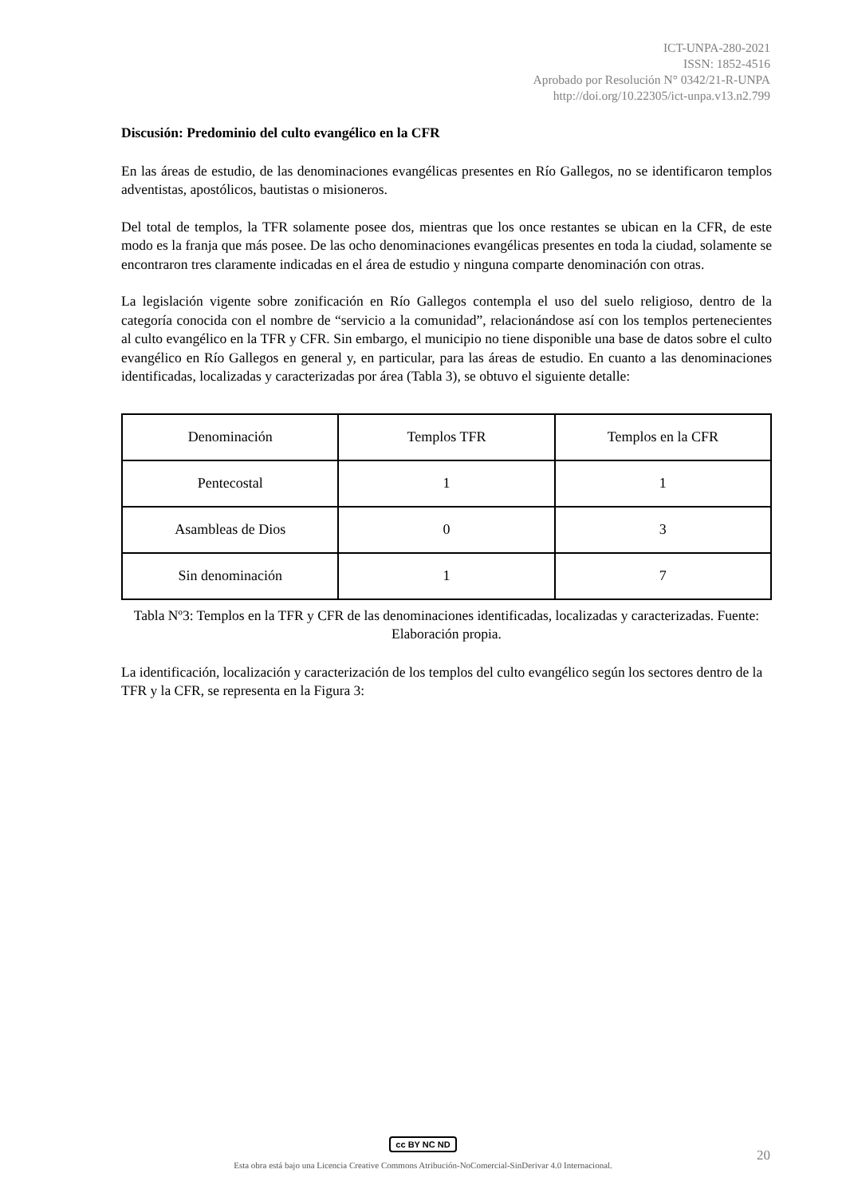ICT-UNPA-280-2021
ISSN: 1852-4516
Aprobado por Resolución N° 0342/21-R-UNPA
http://doi.org/10.22305/ict-unpa.v13.n2.799
Discusión: Predominio del culto evangélico en la CFR
En las áreas de estudio, de las denominaciones evangélicas presentes en Río Gallegos, no se identificaron templos adventistas, apostólicos, bautistas o misioneros.
Del total de templos, la TFR solamente posee dos, mientras que los once restantes se ubican en la CFR, de este modo es la franja que más posee. De las ocho denominaciones evangélicas presentes en toda la ciudad, solamente se encontraron tres claramente indicadas en el área de estudio y ninguna comparte denominación con otras.
La legislación vigente sobre zonificación en Río Gallegos contempla el uso del suelo religioso, dentro de la categoría conocida con el nombre de “servicio a la comunidad”, relacionándose así con los templos pertenecientes al culto evangélico en la TFR y CFR. Sin embargo, el municipio no tiene disponible una base de datos sobre el culto evangélico en Río Gallegos en general y, en particular, para las áreas de estudio. En cuanto a las denominaciones identificadas, localizadas y caracterizadas por área (Tabla 3), se obtuvo el siguiente detalle:
| Denominación | Templos TFR | Templos en la CFR |
| Pentecostal | 1 | 1 |
| Asambleas de Dios | 0 | 3 |
| Sin denominación | 1 | 7 |
Tabla Nº3: Templos en la TFR y CFR de las denominaciones identificadas, localizadas y caracterizadas. Fuente: Elaboración propia.
La identificación, localización y caracterización de los templos del culto evangélico según los sectores dentro de la TFR y la CFR, se representa en la Figura 3:
cc BY NC ND
Esta obra está bajo una Licencia Creative Commons Atribución-NoComercial-SinDerivar 4.0 Internacional.
20